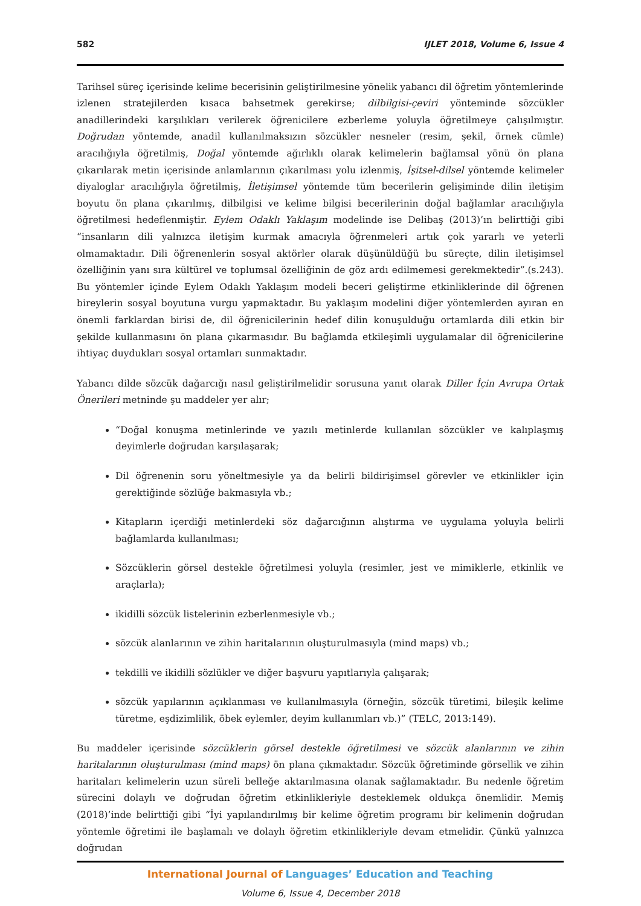582 IJLET 2018, Volume 6, Issue 4
Tarihsel süreç içerisinde kelime becerisinin geliştirilmesine yönelik yabancı dil öğretim yöntemlerinde izlenen stratejilerden kısaca bahsetmek gerekirse; dilbilgisi-çeviri yönteminde sözcükler anadillerindeki karşılıkları verilerek öğrenicilere ezberleme yoluyla öğretilmeye çalışılmıştır. Doğrudan yöntemde, anadil kullanılmaksızın sözcükler nesneler (resim, şekil, örnek cümle) aracılığıyla öğretilmiş, Doğal yöntemde ağırlıklı olarak kelimelerin bağlamsal yönü ön plana çıkarılarak metin içerisinde anlamlarının çıkarılması yolu izlenmiş, İşitsel-dilsel yöntemde kelimeler diyaloglar aracılığıyla öğretilmiş, İletişimsel yöntemde tüm becerilerin gelişiminde dilin iletişim boyutu ön plana çıkarılmış, dilbilgisi ve kelime bilgisi becerilerinin doğal bağlamlar aracılığıyla öğretilmesi hedeflenmiştir. Eylem Odaklı Yaklaşım modelinde ise Delibaş (2013)’ın belirttiği gibi “insanların dili yalnızca iletişim kurmak amacıyla öğrenmeleri artık çok yararlı ve yeterli olmamaktadır. Dili öğrenenlerin sosyal aktörler olarak düşünüldüğü bu süreçte, dilin iletişimsel özelliğinin yanı sıra kültürel ve toplumsal özelliğinin de göz ardı edilmemesi gerekmektedir”.(s.243). Bu yöntemler içinde Eylem Odaklı Yaklaşım modeli beceri geliştirme etkinliklerinde dil öğrenen bireylerin sosyal boyutuna vurgu yapmaktadır. Bu yaklaşım modelini diğer yöntemlerden ayıran en önemli farklardan birisi de, dil öğrenicilerinin hedef dilin konuşulduğu ortamlarda dili etkin bir şekilde kullanmasını ön plana çıkarmasıdır. Bu bağlamda etkileşimli uygulamalar dil öğrenicilerine ihtiyaç duydukları sosyal ortamları sunmaktadır.
Yabancı dilde sözcük dağarcığı nasıl geliştirilmelidir sorusuna yanıt olarak Diller İçin Avrupa Ortak Önerileri metninde şu maddeler yer alır;
“Doğal konuşma metinlerinde ve yazılı metinlerde kullanılan sözcükler ve kalıplaşmış deyimlerle doğrudan karşılaşarak;
Dil öğrenenin soru yöneltmesiyle ya da belirli bildirişimsel görevler ve etkinlikler için gerektiğinde sözlüğe bakmasıyla vb.;
Kitapların içerdiği metinlerdeki söz dağarcığının alıştırma ve uygulama yoluyla belirli bağlamlarda kullanılması;
Sözcüklerin görsel destekle öğretilmesi yoluyla (resimler, jest ve mimiklerle, etkinlik ve araçlarla);
ikidilli sözcük listelerinin ezberlenmesiyle vb.;
sözcük alanlarının ve zihin haritalarının oluşturulmasıyla (mind maps) vb.;
tekdilli ve ikidilli sözlükler ve diğer başvuru yapıtlarıyla çalışarak;
sözcük yapılarının açıklanması ve kullanılmasıyla (örneğin, sözcük türetimi, bileşik kelime türetme, eşdizimlilik, öbek eylemler, deyim kullanımları vb.)” (TELC, 2013:149).
Bu maddeler içerisinde sözcüklerin görsel destekle öğretilmesi ve sözcük alanlarının ve zihin haritalarının oluşturulması (mind maps) ön plana çıkmaktadır. Sözcük öğretiminde görsellik ve zihin haritaları kelimelerin uzun süreli belleğe aktarılmasına olanak sağlamaktadır. Bu nedenle öğretim sürecini dolaylı ve doğrudan öğretim etkinlikleriyle desteklemek oldukça önemlidir. Memiş (2018)’inde belirttiği gibi “İyi yapılandırılmış bir kelime öğretim programı bir kelimenin doğrudan yöntemle öğretimi ile başlamalı ve dolaylı öğretim etkinlikleriyle devam etmelidir. Çünkü yalnızca doğrudan
International Journal of Languages’ Education and Teaching
Volume 6, Issue 4, December 2018